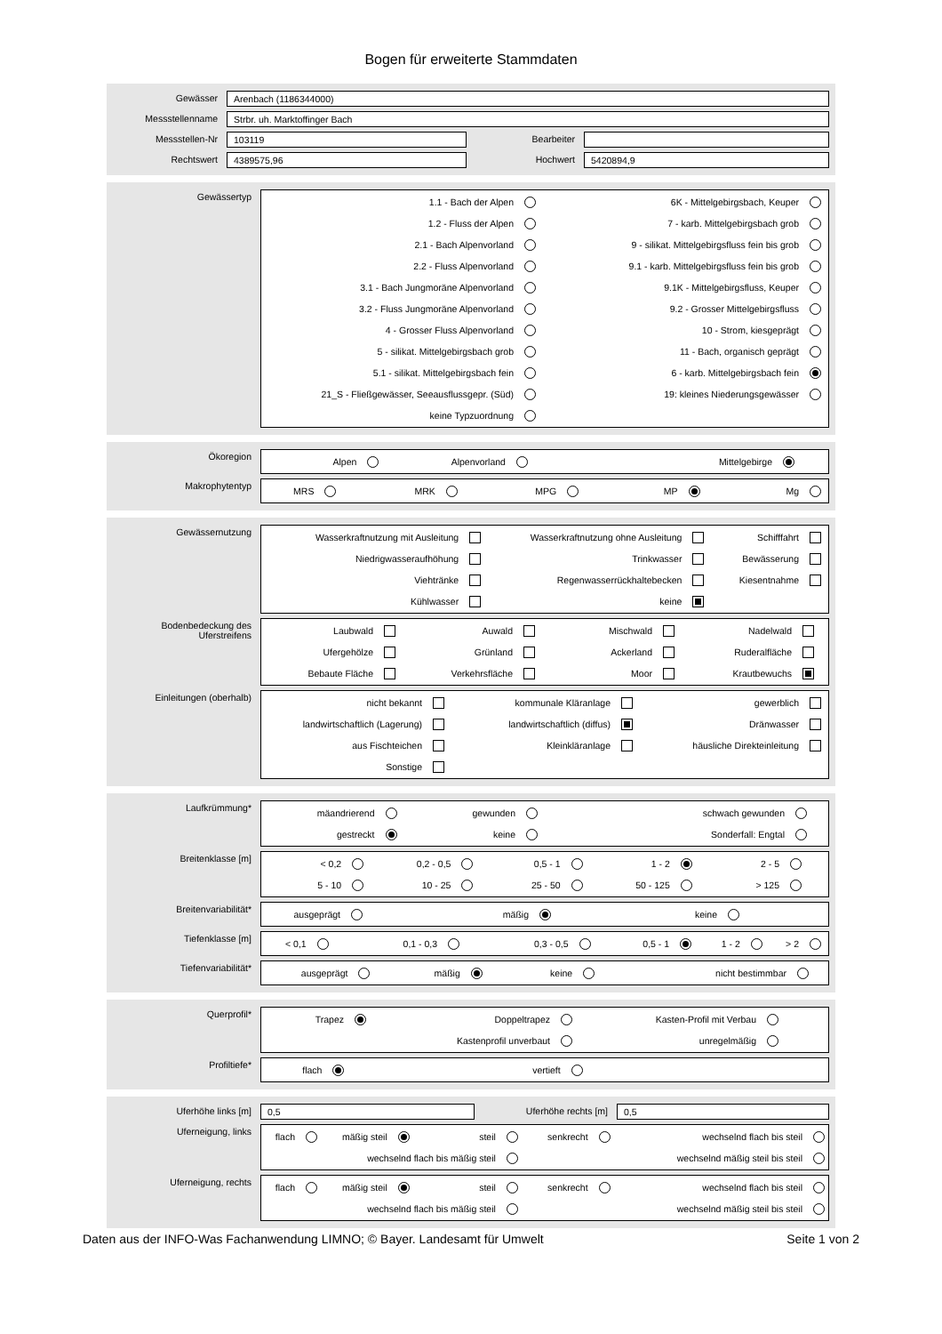Bogen für erweiterte Stammdaten
Gewässer
Arenbach (1186344000)
Messstellenname
Strbr. uh. Marktoffinger Bach
Messstellen-Nr
103119
Bearbeiter
Rechtswert
4389575,96
Hochwert
5420894,9
Gewässertyp
1.1 - Bach der Alpen
6K - Mittelgebirgsbach, Keuper
1.2 - Fluss der Alpen
7 - karb. Mittelgebirgsbach grob
2.1 - Bach Alpenvorland
9 - silikat. Mittelgebirgsfluss fein bis grob
2.2 - Fluss Alpenvorland
9.1 - karb. Mittelgebirgsfluss fein bis grob
3.1 - Bach Jungmoräne Alpenvorland
9.1K - Mittelgebirgsfluss, Keuper
3.2 - Fluss Jungmoräne Alpenvorland
9.2 - Grosser Mittelgebirgsfluss
4 - Grosser Fluss Alpenvorland
10 - Strom, kiesgeprägt
5 - silikat. Mittelgebirgsbach grob
11 - Bach, organisch geprägt
5.1 - silikat. Mittelgebirgsbach fein
6 - karb. Mittelgebirgsbach fein
21_S - Fließgewässer, Seeausflussgepr. (Süd)
19: kleines Niederungsgewässer
keine Typzuordnung
Ökoregion
Alpen
Alpenvorland
Mittelgebirge
Makrophytentyp
MRS
MRK
MPG
MP
Mg
Gewässernutzung
Wasserkraftnutzung mit Ausleitung
Wasserkraftnutzung ohne Ausleitung
Schifffahrt
Niedrigwasseraufhöhung
Trinkwasser
Bewässerung
Viehtränke
Regenwasserrückhaltebecken
Kiesentnahme
Kühlwasser
keine
Bodenbedeckung des Uferstreifens
Laubwald
Auwald
Mischwald
Nadelwald
Ufergehölze
Grünland
Ackerland
Ruderalfläche
Bebaute Fläche
Verkehrsfläche
Moor
Krautbewuchs
Einleitungen (oberhalb)
nicht bekannt
kommunale Kläranlage
gewerblich
landwirtschaftlich (Lagerung)
landwirtschaftlich (diffus)
Dränwasser
aus Fischteichen
Kleinkläranlage
häusliche Direkteinleitung
Sonstige
Laufkrümmung*
mäandrierend
gewunden
schwach gewunden
gestreckt
keine
Sonderfall: Engtal
Breitenklasse [m]
< 0,2
0,2 - 0,5
0,5 - 1
1 - 2
2 - 5
5 - 10
10 - 25
25 - 50
50 - 125
> 125
Breitenvariabilität*
ausgeprägt
mäßig
keine
Tiefenklasse [m]
< 0,1
0,1 - 0,3
0,3 - 0,5
0,5 - 1
1 - 2
> 2
Tiefenvariabilität*
ausgeprägt
mäßig
keine
nicht bestimmbar
Querprofil*
Trapez
Doppeltrapez
Kasten-Profil mit Verbau
Kastenprofil unverbaut
unregelmäßig
Profiltiefe*
flach
vertieft
Uferhöhe links [m]
0,5
Uferhöhe rechts [m]
0,5
Uferneigung, links
flach
mäßig steil
steil
senkrecht
wechselnd flach bis steil
wechselnd flach bis mäßig steil
wechselnd mäßig steil bis steil
Uferneigung, rechts
flach
mäßig steil
steil
senkrecht
wechselnd flach bis steil
wechselnd flach bis mäßig steil
wechselnd mäßig steil bis steil
Daten aus der INFO-Was Fachanwendung LIMNO; © Bayer. Landesamt für Umwelt Seite 1 von 2